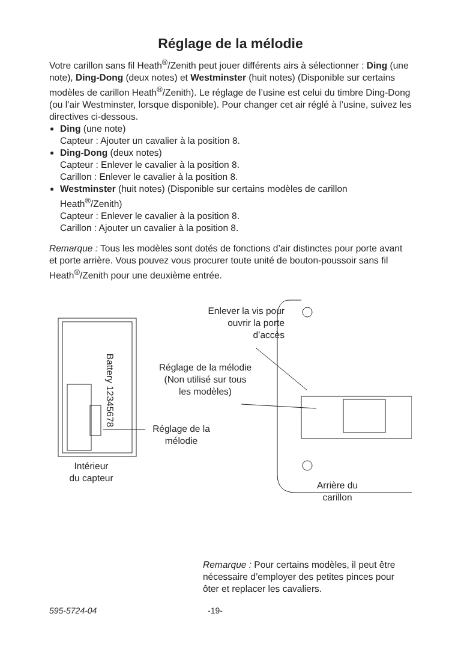Réglage de la mélodie
Votre carillon sans fil Heath<sup>®</sup>/Zenith peut jouer différents airs à sélectionner : Ding (une note), Ding-Dong (deux notes) et Westminster (huit notes) (Disponible sur certains modèles de carillon Heath<sup>®</sup>/Zenith). Le réglage de l’usine est celui du timbre Ding-Dong (ou l’air Westminster, lorsque disponible). Pour changer cet air réglé à l’usine, suivez les directives ci-dessous.
Ding (une note)
Capteur : Ajouter un cavalier à la position 8.
Ding-Dong (deux notes)
Capteur : Enlever le cavalier à la position 8.
Carillon : Enlever le cavalier à la position 8.
Westminster (huit notes) (Disponible sur certains modèles de carillon Heath<sup>®</sup>/Zenith)
Capteur : Enlever le cavalier à la position 8.
Carillon : Ajouter un cavalier à la position 8.
Remarque : Tous les modèles sont dotés de fonctions d’air distinctes pour porte avant et porte arrière. Vous pouvez vous procurer toute unité de bouton-poussoir sans fil Heath<sup>®</sup>/Zenith pour une deuxième entrée.
Enlever la vis pour
ouvrir la porte
d’accès
Réglage de la mélodie
(Non utilisé sur tous
les modèles)
Battery 12345678
Réglage de la
mélodie
Intérieur
du capteur
Arrière du
carillon
Remarque : Pour certains modèles, il peut être nécessaire d’employer des petites pinces pour ôter et replacer les cavaliers.
595-5724-04 -19-